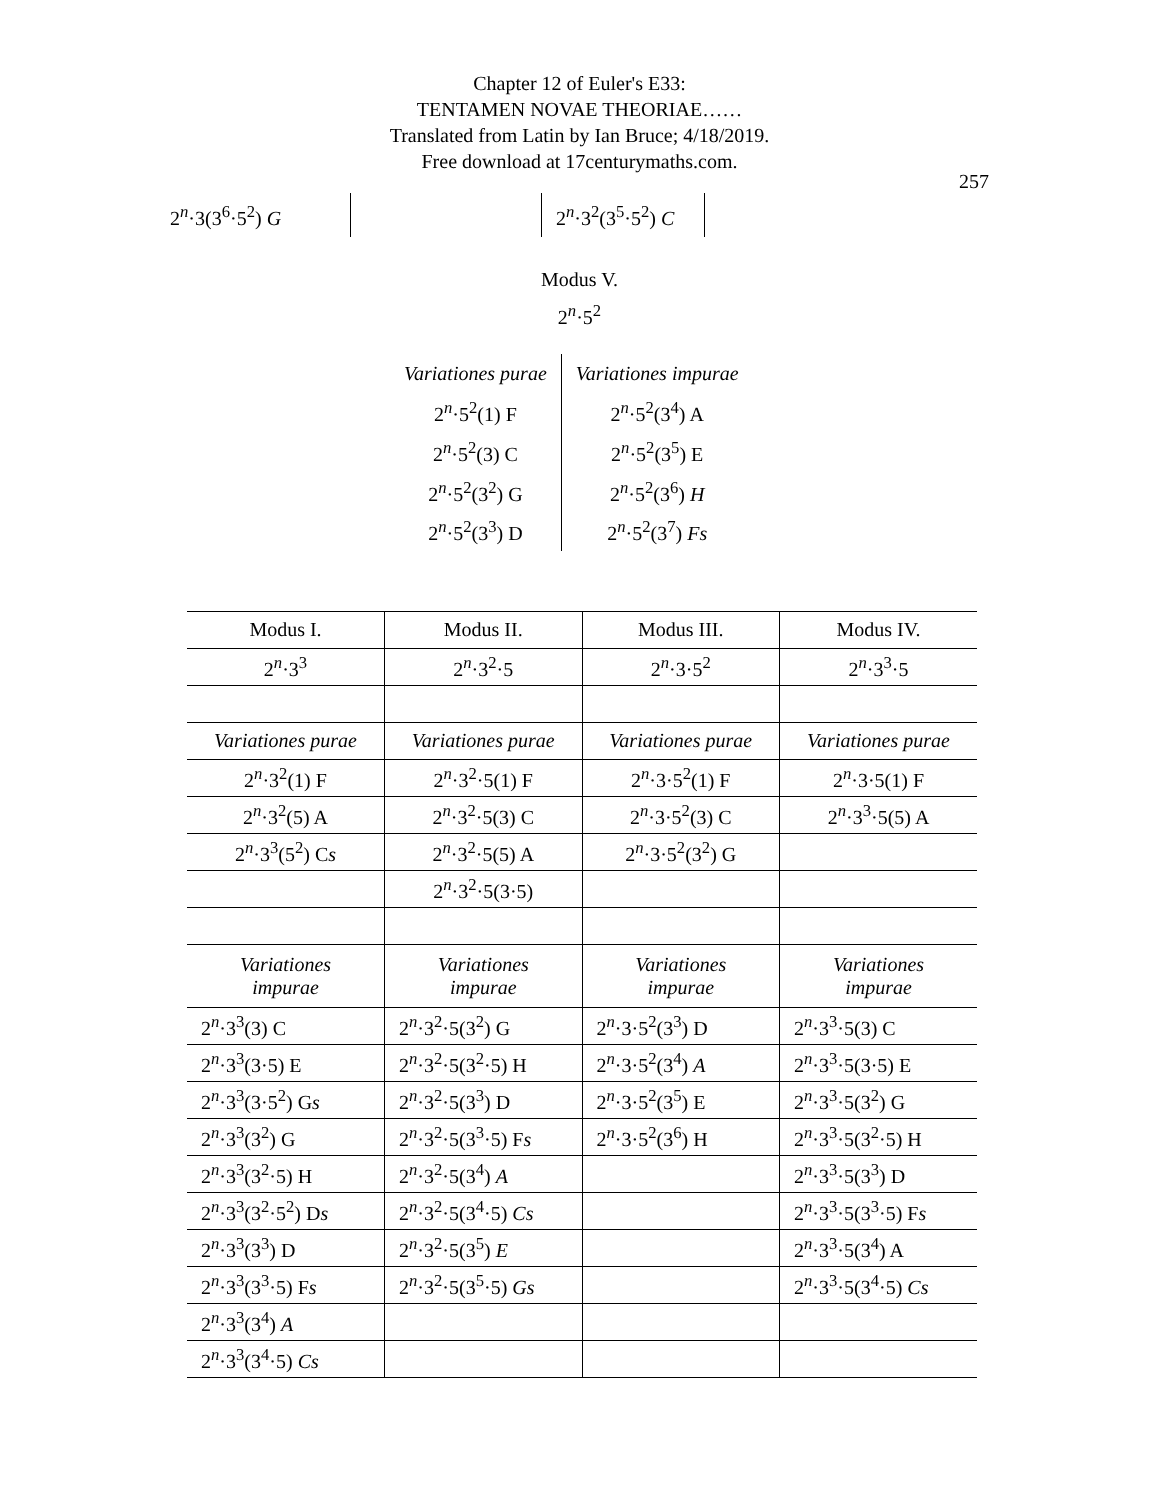Chapter 12 of Euler's E33:
TENTAMEN NOVAE THEORIAE……
Translated from Latin by Ian Bruce; 4/18/2019.
Free download at 17centurymaths.com.
257
2<sup>n</sup>·3(3<sup>6</sup>·5<sup>2</sup>) G
2<sup>n</sup>·3<sup>2</sup>(3<sup>5</sup>·5<sup>2</sup>) C
Modus V.
2<sup>n</sup>·5<sup>2</sup>
| Variationes purae | Variationes impurae |
| 2<sup>n</sup>·5<sup>2</sup>(1) F | 2<sup>n</sup>·5<sup>2</sup>(3<sup>4</sup>) A |
| 2<sup>n</sup>·5<sup>2</sup>(3) C | 2<sup>n</sup>·5<sup>2</sup>(3<sup>5</sup>) E |
| 2<sup>n</sup>·5<sup>2</sup>(3<sup>2</sup>) G | 2<sup>n</sup>·5<sup>2</sup>(3<sup>6</sup>) H |
| 2<sup>n</sup>·5<sup>2</sup>(3<sup>3</sup>) D | 2<sup>n</sup>·5<sup>2</sup>(3<sup>7</sup>) Fs |
| Modus I. | Modus II. | Modus III. | Modus IV. |
| 2<sup>n</sup>·3<sup>3</sup> | 2<sup>n</sup>·3<sup>2</sup>·5 | 2<sup>n</sup>·3·5<sup>2</sup> | 2<sup>n</sup>·3<sup>3</sup>·5 |
| Variationes purae | Variationes purae | Variationes purae | Variationes purae |
| 2<sup>n</sup>·3<sup>2</sup>(1) F | 2<sup>n</sup>·3<sup>2</sup>·5(1) F | 2<sup>n</sup>·3·5<sup>2</sup>(1) F | 2<sup>n</sup>·3·5(1) F |
| 2<sup>n</sup>·3<sup>2</sup>(5) A | 2<sup>n</sup>·3<sup>2</sup>·5(3) C | 2<sup>n</sup>·3·5<sup>2</sup>(3) C | 2<sup>n</sup>·3<sup>3</sup>·5(5) A |
| 2<sup>n</sup>·3<sup>3</sup>(5<sup>2</sup>) C s | 2<sup>n</sup>·3<sup>2</sup>·5(5) A | 2<sup>n</sup>·3·5<sup>2</sup>(3<sup>2</sup>) G | |
| | 2<sup>n</sup>·3<sup>2</sup>·5(3·5) | | |
| Variationes impurae | Variationes impurae | Variationes impurae | Variationes impurae |
| 2<sup>n</sup>·3<sup>3</sup>(3) C | 2<sup>n</sup>·3<sup>2</sup>·5(3<sup>2</sup>) G | 2<sup>n</sup>·3·5<sup>2</sup>(3<sup>3</sup>) D | 2<sup>n</sup>·3<sup>3</sup>·5(3) C |
| 2<sup>n</sup>·3<sup>3</sup>(3·5) E | 2<sup>n</sup>·3<sup>2</sup>·5(3<sup>2</sup>·5) H | 2<sup>n</sup>·3·5<sup>2</sup>(3<sup>4</sup>) A | 2<sup>n</sup>·3<sup>3</sup>·5(3·5) E |
| 2<sup>n</sup>·3<sup>3</sup>(3·5<sup>2</sup>) G s | 2<sup>n</sup>·3<sup>2</sup>·5(3<sup>3</sup>) D | 2<sup>n</sup>·3·5<sup>2</sup>(3<sup>5</sup>) E | 2<sup>n</sup>·3<sup>3</sup>·5(3<sup>2</sup>) G |
| 2<sup>n</sup>·3<sup>3</sup>(3<sup>2</sup>) G | 2<sup>n</sup>·3<sup>2</sup>·5(3<sup>3</sup>·5) F s | 2<sup>n</sup>·3·5<sup>2</sup>(3<sup>6</sup>) H | 2<sup>n</sup>·3<sup>3</sup>·5(3<sup>2</sup>·5) H |
| 2<sup>n</sup>·3<sup>3</sup>(3<sup>2</sup>·5) H | 2<sup>n</sup>·3<sup>2</sup>·5(3<sup>4</sup>) A | | 2<sup>n</sup>·3<sup>3</sup>·5(3<sup>3</sup>) D |
| 2<sup>n</sup>·3<sup>3</sup>(3<sup>2</sup>·5<sup>2</sup>) D s | 2<sup>n</sup>·3<sup>2</sup>·5(3<sup>4</sup>·5) Cs | | 2<sup>n</sup>·3<sup>3</sup>·5(3<sup>3</sup>·5) F s |
| 2<sup>n</sup>·3<sup>3</sup>(3<sup>3</sup>) D | 2<sup>n</sup>·3<sup>2</sup>·5(3<sup>5</sup>) E | | 2<sup>n</sup>·3<sup>3</sup>·5(3<sup>4</sup>) A |
| 2<sup>n</sup>·3<sup>3</sup>(3<sup>3</sup>·5) F s | 2<sup>n</sup>·3<sup>2</sup>·5(3<sup>5</sup>·5) Gs | | 2<sup>n</sup>·3<sup>3</sup>·5(3<sup>4</sup>·5) Cs |
| 2<sup>n</sup>·3<sup>3</sup>(3<sup>4</sup>) A | | | |
| 2<sup>n</sup>·3<sup>3</sup>(3<sup>4</sup>·5) Cs | | | |